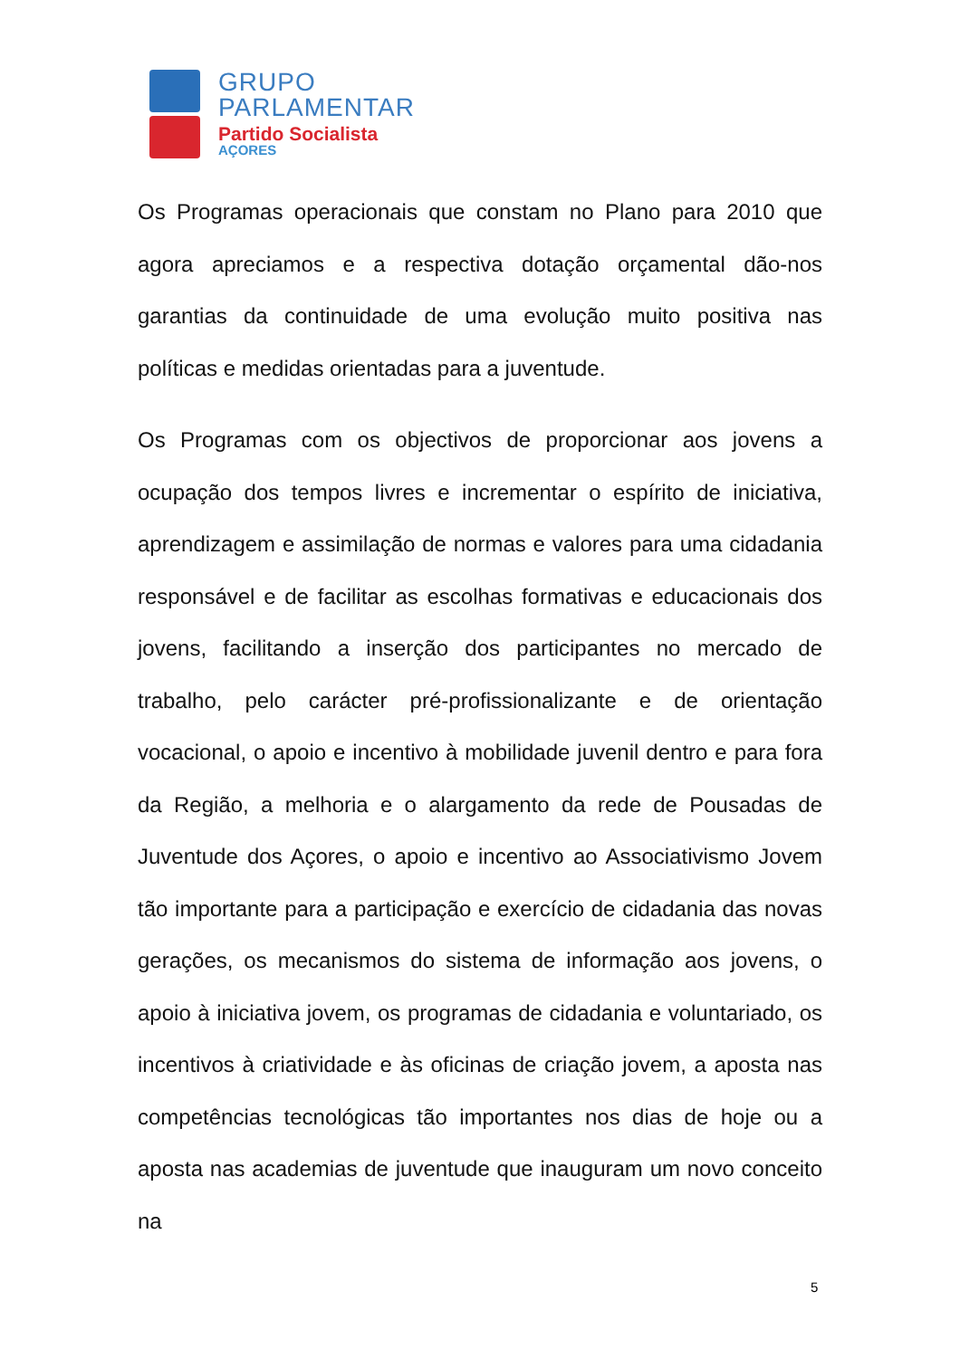GRUPO
PARLAMENTAR
Partido Socialista
AÇORES
Os Programas operacionais que constam no Plano para 2010 que agora apreciamos e a respectiva dotação orçamental dão-nos garantias da continuidade de uma evolução muito positiva nas políticas e medidas orientadas para a juventude.
Os Programas com os objectivos de proporcionar aos jovens a ocupação dos tempos livres e incrementar o espírito de iniciativa, aprendizagem e assimilação de normas e valores para uma cidadania responsável e de facilitar as escolhas formativas e educacionais dos jovens, facilitando a inserção dos participantes no mercado de trabalho, pelo carácter pré-profissionalizante e de orientação vocacional, o apoio e incentivo à mobilidade juvenil dentro e para fora da Região, a melhoria e o alargamento da rede de Pousadas de Juventude dos Açores, o apoio e incentivo ao Associativismo Jovem tão importante para a participação e exercício de cidadania das novas gerações, os mecanismos do sistema de informação aos jovens, o apoio à iniciativa jovem, os programas de cidadania e voluntariado, os incentivos à criatividade e às oficinas de criação jovem, a aposta nas competências tecnológicas tão importantes nos dias de hoje ou a aposta nas academias de juventude que inauguram um novo conceito na
5